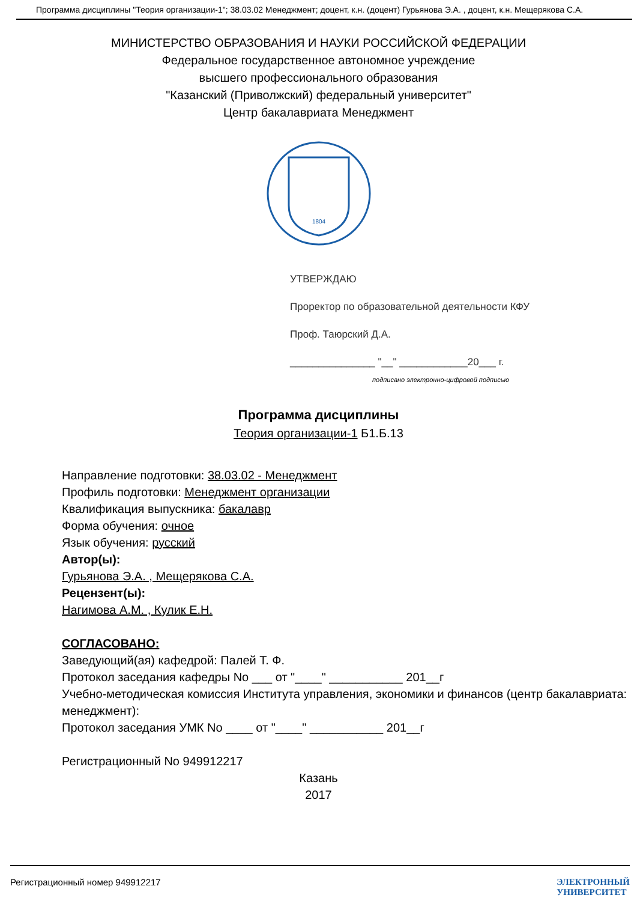Программа дисциплины "Теория организации-1"; 38.03.02 Менеджмент; доцент, к.н. (доцент) Гурьянова Э.А. , доцент, к.н. Мещерякова С.А.
МИНИСТЕРСТВО ОБРАЗОВАНИЯ И НАУКИ РОССИЙСКОЙ ФЕДЕРАЦИИ
Федеральное государственное автономное учреждение
высшего профессионального образования
"Казанский (Приволжский) федеральный университет"
Центр бакалавриата Менеджмент
1804
УТВЕРЖДАЮ
Проректор по образовательной деятельности КФУ
Проф. Таюрский Д.А.
_______________ "__" ____________20___ г.
подписано электронно-цифровой подписью
Программа дисциплины
Теория организации-1 Б1.Б.13
Направление подготовки: 38.03.02 - Менеджмент
Профиль подготовки: Менеджмент организации
Квалификация выпускника: бакалавр
Форма обучения: очное
Язык обучения: русский
Автор(ы):
Гурьянова Э.А. , Мещерякова С.А.
Рецензент(ы):
Нагимова А.М. , Кулик Е.Н.
СОГЛАСОВАНО:
Заведующий(ая) кафедрой: Палей Т. Ф.
Протокол заседания кафедры No ___ от "____" ___________ 201__г
Учебно-методическая комиссия Института управления, экономики и финансов (центр бакалавриата: менеджмент):
Протокол заседания УМК No ____ от "____" ___________ 201__г
Регистрационный No 949912217
Казань
2017
Регистрационный номер 949912217 ЭЛЕКТРОННЫЙ
УНИВЕРСИТЕТ